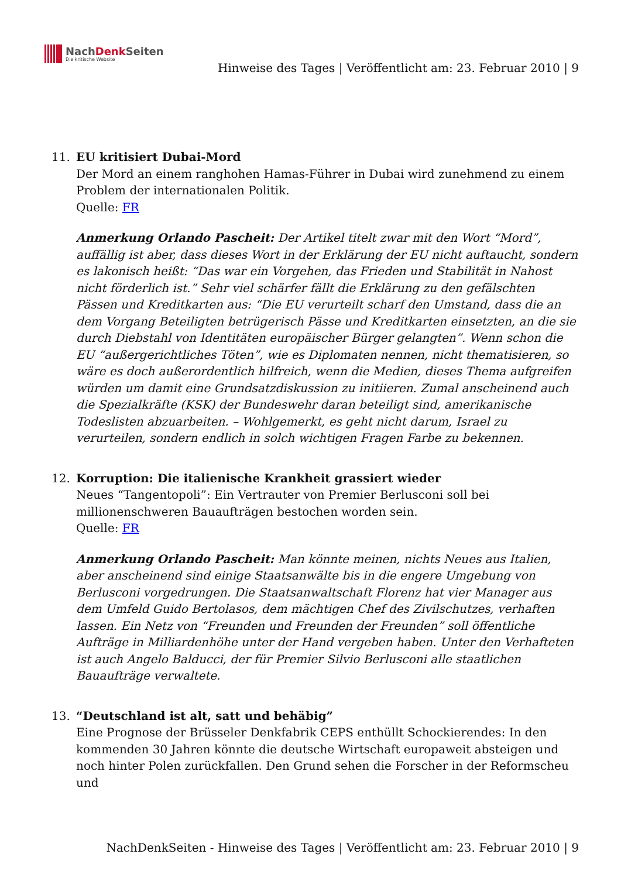NachDenk Seiten
Die kritische Website
Hinweise des Tages | Veröffentlicht am: 23. Februar 2010 | 9
11. EU kritisiert Dubai-Mord
Der Mord an einem ranghohen Hamas-Führer in Dubai wird zunehmend zu einem Problem der internationalen Politik.
Quelle: FR
Anmerkung Orlando Pascheit: Der Artikel titelt zwar mit den Wort “Mord”, auffällig ist aber, dass dieses Wort in der Erklärung der EU nicht auftaucht, sondern es lakonisch heißt: “Das war ein Vorgehen, das Frieden und Stabilität in Nahost nicht förderlich ist.” Sehr viel schärfer fällt die Erklärung zu den gefälschten Pässen und Kreditkarten aus: “Die EU verurteilt scharf den Umstand, dass die an dem Vorgang Beteiligten betrügerisch Pässe und Kreditkarten einsetzten, an die sie durch Diebstahl von Identitäten europäischer Bürger gelangten”. Wenn schon die EU “außergerichtliches Töten”, wie es Diplomaten nennen, nicht thematisieren, so wäre es doch außerordentlich hilfreich, wenn die Medien, dieses Thema aufgreifen würden um damit eine Grundsatzdiskussion zu initiieren. Zumal anscheinend auch die Spezialkräfte (KSK) der Bundeswehr daran beteiligt sind, amerikanische Todeslisten abzuarbeiten. – Wohlgemerkt, es geht nicht darum, Israel zu verurteilen, sondern endlich in solch wichtigen Fragen Farbe zu bekennen.
12. Korruption: Die italienische Krankheit grassiert wieder
Neues “Tangentopoli”: Ein Vertrauter von Premier Berlusconi soll bei millionenschweren Bauaufträgen bestochen worden sein.
Quelle: FR
Anmerkung Orlando Pascheit: Man könnte meinen, nichts Neues aus Italien, aber anscheinend sind einige Staatsanwälte bis in die engere Umgebung von Berlusconi vorgedrungen. Die Staatsanwaltschaft Florenz hat vier Manager aus dem Umfeld Guido Bertolasos, dem mächtigen Chef des Zivilschutzes, verhaften lassen. Ein Netz von “Freunden und Freunden der Freunden” soll öffentliche Aufträge in Milliardenhöhe unter der Hand vergeben haben. Unter den Verhafteten ist auch Angelo Balducci, der für Premier Silvio Berlusconi alle staatlichen Bauaufträge verwaltete.
13. “Deutschland ist alt, satt und behäbig”
Eine Prognose der Brüsseler Denkfabrik CEPS enthüllt Schockierendes: In den kommenden 30 Jahren könnte die deutsche Wirtschaft europaweit absteigen und noch hinter Polen zurückfallen. Den Grund sehen die Forscher in der Reformscheu und
NachDenkSeiten - Hinweise des Tages | Veröffentlicht am: 23. Februar 2010 | 9